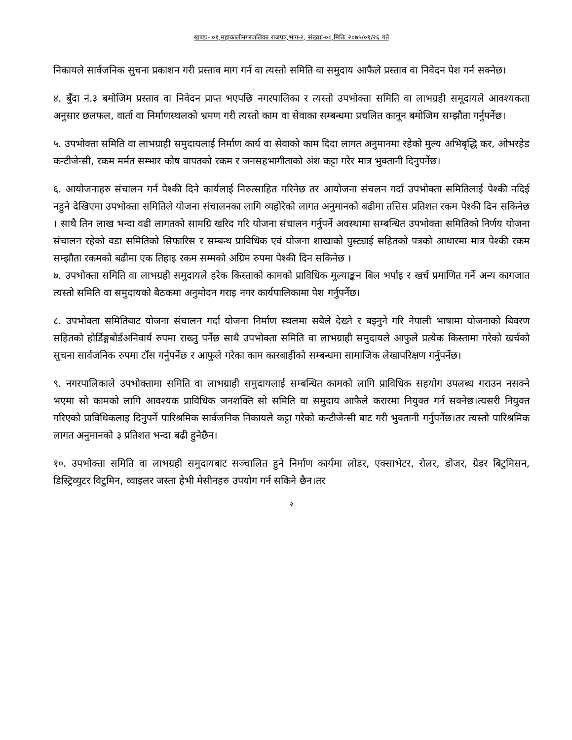खण्डः- ०१,महाकालीनगरपालिका राजपत्र,भाग-२, संख्याः-०८,मितिः २०७५/०१/२६ गते
निकायले सार्वजनिक सुचना प्रकाशन गरी प्रस्ताव माग गर्न वा त्यस्तो समिति वा समुदाय आफैले प्रस्ताव वा निवेदन पेश गर्न सक्नेछ।
४. बुँदा नं.३ बमोजिम प्रस्ताव वा निवेदन प्राप्त भएपछि नगरपालिका र त्यस्तो उपभोक्ता समिति वा लाभग्रही समूदायले आवश्यकता अनुसार छलफल, वार्ता वा निर्माणस्थलको भ्रमण गरी त्यस्तो काम वा सेवाका सम्बन्धमा प्रचलित कानून बमोजिम सम्झौता गर्नुपर्नेछ।
५. उपभोक्ता समिति वा लाभग्राही समुदायलाई निर्माण कार्य वा सेवाको काम दिदा लागत अनुमानमा रहेको मुल्य अभिबृद्धि कर, ओभरहेड कन्टीजेन्सी, रकम मर्मत सम्भार कोष वापतको रकम र जनसहभागीताको अंश कट्टा गरेर मात्र भुक्तानी दिनुपर्नेछ।
६. आयोजनाहरु संचालन गर्न पेश्की दिने कार्यलाई निरुत्साहित गरिनेछ तर आयोजना संचलन गर्दा उपभोक्ता समितिलाई पेश्की नदिई नहुने देखिएमा उपभोक्ता समितिले योजना संचालनका लागि व्यहोरेको लागत अनुमानको बढीमा तत्तिस प्रतिशत रकम पेश्की दिन सकिनेछ । साथै तिन लाख भन्दा वढी लागतको सामग्रि खरिद गरि योजना संचालन गर्नुपर्ने अवस्थामा सम्बन्धित उपभोक्ता समितिको निर्णय योजना संचालन रहेको वडा समितिको सिफारिस र सम्बन्ध प्राविधिक एवं योजना शाखाको पुस्ट्याई सहितको पत्रको आधारमा मात्र पेश्की रकम सम्झौता रकमको बढीमा एक तिहाइ रकम सम्मको अग्रिम रुपमा पेश्की दिन सकिनेछ ।
७. उपभोक्ता समिति वा लाभग्रही समुदायले हरेक किस्ताको कामको प्राविधिक मुल्याङ्कन बिल भर्पाइ र खर्च प्रमाणित गर्ने अन्य कागजात त्यस्तो समिति वा समुदायको बैठकमा अनुमोदन गराइ नगर कार्यपालिकामा पेश गर्नुपर्नेछ।
८. उपभोक्ता समितिबाट योजना संचालन गर्दा योजना निर्माण स्थलमा सबैले देख्ने र बझ्नुने गरि नेपाली भाषामा योजनाको बिवरण सहितको होर्डिङ्गबोर्डअनिवार्य रुपमा राख्नु पर्नेछ साथै उपभोक्ता समिति वा लाभग्राही समुदायले आफुले प्रत्येक किस्तामा गरेको खर्चको सुचना सार्वजनिक रुपमा टाँस गर्नुपर्नेछ र आफुले गरेका काम कारबाहीको सम्बन्धमा सामाजिक लेखापरिक्षण गर्नुपर्नेछ।
९. नगरपालिकाले उपभोक्तामा समिति वा लाभग्राही समुदायलाई सम्बन्धित कामको लागि प्राविधिक सहयोग उपलब्ध गराउन नसक्ने भएमा सो कामको लागि आवश्यक प्राविधिक जनशक्ति सो समिति वा समुदाय आफैले करारमा नियुक्त गर्न सक्नेछ।त्यसरी नियुक्त गरिएको प्राविधिकलाइ दिनुपर्ने पारिश्रमिक सार्वजनिक निकायले कट्टा गरेको कन्टीजेन्सी बाट गरी भुक्तानी गर्नुपर्नेछ।तर त्यस्तो पारिश्रमिक लागत अनुमानको ३ प्रतिशत भन्दा बढी हुनेछैन।
१०. उपभोक्ता समिति वा लाभग्रही समुदायबाट सञ्चालित हुने निर्माण कार्यमा लोडर, एक्साभेटर, रोलर, डोजर, ग्रेडर बिटुमिसन, डिस्ट्रिव्युटर विटुमिन, व्वाइलर जस्ता हेभी मेसीनहरु उपयोग गर्न सकिने छैन।तर
२